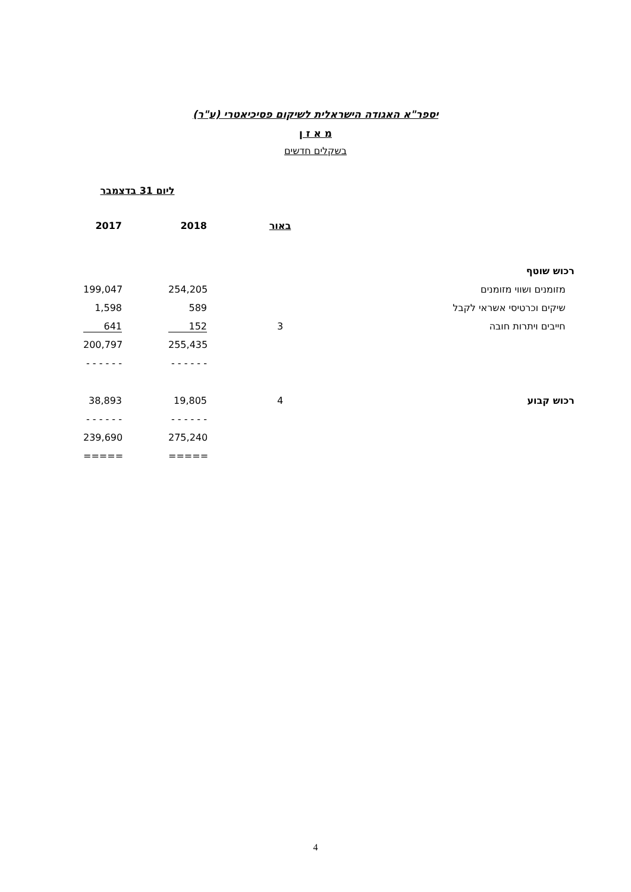יספר"א האגודה הישראלית לשיקום פסיכיאטרי (ע"ר)
מ א ז ן
בשקלים חדשים
ליום 31 בדצמבר
| | באור | 2018 | 2017 |
| --- | --- | --- | --- |
| רכוש שוטף | | | |
| מזומנים ושווי מזומנים | | 254,205 | 199,047 |
| שיקים וכרטיסי אשראי לקבל | | 589 | 1,598 |
| חייבים ויתרות חובה | 3 | 152 | 641 |
| | | 255,435 | 200,797 |
| | | - - - - - - | - - - - - - |
| רכוש קבוע | 4 | 19,805 | 38,893 |
| | | - - - - - - | - - - - - - |
| | | 275,240 | 239,690 |
| | | ===== | ===== |
4